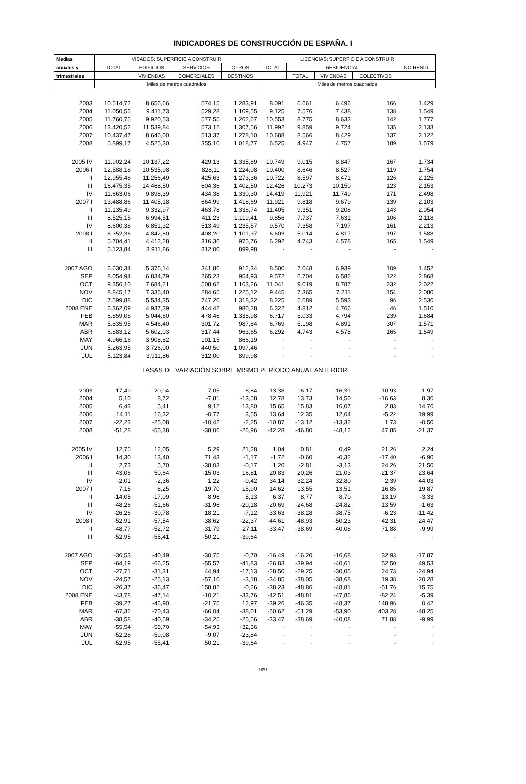INDICADORES DE CONSTRUCCIÓN DE ESPAÑA. I
| Medias | VISADOS: SUPERFICIE A CONSTRUIR | | | | LICENCIAS: SUPERFICIE A CONSTRUIR | | | | |
| --- | --- | --- | --- | --- | --- | --- | --- | --- | --- |
| anuales y | TOTAL | EDIFICIOS | SERVICIOS | OTROS | TOTAL | RESIDENCIAL | | | NO RESID. |
| trimestrales | | VIVIENDAS | COMERCIALES | DESTINOS | | TOTAL | VIVIENDAS | COLECTIVOS | |
| | Miles de metros cuadrados | | | | Miles de metros cuadrados | | | | |
| 2003 | 10.514,72 | 8.656,66 | 574,15 | 1.283,91 | 8.091 | 6.661 | 6.496 | 166 | 1.429 |
| 2004 | 11.050,56 | 9.411,73 | 529,28 | 1.109,55 | 9.125 | 7.576 | 7.438 | 138 | 1.549 |
| 2005 | 11.760,75 | 9.920,53 | 577,55 | 1.262,67 | 10.553 | 8.775 | 8.633 | 142 | 1.777 |
| 2006 | 13.420,52 | 11.539,84 | 573,12 | 1.307,56 | 11.992 | 9.859 | 9.724 | 135 | 2.133 |
| 2007 | 10.437,47 | 8.646,00 | 513,37 | 1.278,10 | 10.688 | 8.566 | 8.429 | 137 | 2.122 |
| 2008 | 5.899,17 | 4.525,30 | 355,10 | 1.018,77 | 6.525 | 4.947 | 4.757 | 189 | 1.579 |
| 2005 IV | 11.902,24 | 10.137,22 | 429,13 | 1.335,89 | 10.749 | 9.015 | 8.847 | 167 | 1.734 |
| 2006 I | 12.588,18 | 10.535,98 | 828,11 | 1.224,08 | 10.400 | 8.646 | 8.527 | 119 | 1.754 |
| II | 12.955,48 | 11.256,49 | 425,63 | 1.273,36 | 10.722 | 8.597 | 8.471 | 126 | 2.125 |
| III | 16.475,35 | 14.468,50 | 604,36 | 1.402,50 | 12.426 | 10.273 | 10.150 | 123 | 2.153 |
| IV | 11.663,06 | 9.898,39 | 434,38 | 1.330,30 | 14.419 | 11.921 | 11.749 | 171 | 2.498 |
| 2007 I | 13.488,86 | 11.405,18 | 664,99 | 1.418,69 | 11.921 | 9.818 | 9.679 | 139 | 2.103 |
| II | 11.135,49 | 9.332,97 | 463,78 | 1.338,74 | 11.405 | 9.351 | 9.208 | 143 | 2.054 |
| III | 8.525,15 | 6.994,51 | 411,23 | 1.119,41 | 9.856 | 7.737 | 7.631 | 106 | 2.118 |
| IV | 8.600,38 | 6.851,32 | 513,49 | 1.235,57 | 9.570 | 7.358 | 7.197 | 161 | 2.213 |
| 2008 I | 6.352,36 | 4.842,80 | 408,20 | 1.101,37 | 6.603 | 5.014 | 4.817 | 197 | 1.588 |
| II | 5.704,41 | 4.412,28 | 316,36 | 975,76 | 6.292 | 4.743 | 4.578 | 165 | 1.549 |
| III | 5.123,84 | 3.911,86 | 312,00 | 899,98 | - | - | - | - | - |
| 2007 AGO | 6.630,34 | 5.376,14 | 341,86 | 912,34 | 8.500 | 7.048 | 6.939 | 109 | 1.452 |
| SEP | 8.054,94 | 6.834,79 | 265,23 | 954,93 | 9.572 | 6.704 | 6.582 | 122 | 2.868 |
| OCT | 9.356,10 | 7.684,21 | 508,62 | 1.163,26 | 11.041 | 9.019 | 8.787 | 232 | 2.022 |
| NOV | 8.845,17 | 7.335,40 | 284,65 | 1.225,12 | 9.445 | 7.365 | 7.211 | 154 | 2.080 |
| DIC | 7.599,88 | 5.534,35 | 747,20 | 1.318,32 | 8.225 | 5.689 | 5.593 | 96 | 2.536 |
| 2008 ENE | 6.362,09 | 4.937,39 | 444,42 | 980,28 | 6.322 | 4.812 | 4.766 | 46 | 1.510 |
| FEB | 6.859,05 | 5.044,60 | 478,46 | 1.335,98 | 6.717 | 5.033 | 4.794 | 239 | 1.684 |
| MAR | 5.835,95 | 4.546,40 | 301,72 | 987,84 | 6.769 | 5.198 | 4.891 | 307 | 1.571 |
| ABR | 6.883,12 | 5.602,03 | 317,44 | 963,65 | 6.292 | 4.743 | 4.578 | 165 | 1.549 |
| MAY | 4.966,16 | 3.908,82 | 191,15 | 866,19 | - | - | - | - | - |
| JUN | 5.263,95 | 3.726,00 | 440,50 | 1.097,46 | - | - | - | - | - |
| JUL | 5.123,84 | 3.911,86 | 312,00 | 899,98 | - | - | - | - | - |
| TASAS DE VARIACIÓN SOBRE MISMO PERÍODO ANUAL ANTERIOR | | | | | | | | | |
| 2003 | 17,49 | 20,04 | 7,05 | 6,84 | 13,38 | 16,17 | 16,31 | 10,93 | 1,97 |
| 2004 | 5,10 | 8,72 | -7,81 | -13,58 | 12,78 | 13,73 | 14,50 | -16,63 | 8,36 |
| 2005 | 6,43 | 5,41 | 9,12 | 13,80 | 15,65 | 15,83 | 16,07 | 2,83 | 14,76 |
| 2006 | 14,11 | 16,32 | -0,77 | 3,55 | 13,64 | 12,35 | 12,64 | -5,22 | 19,99 |
| 2007 | -22,23 | -25,08 | -10,42 | -2,25 | -10,87 | -13,12 | -13,32 | 1,73 | -0,50 |
| 2008 | -51,28 | -55,38 | -38,06 | -26,96 | -42,28 | -46,80 | -48,12 | 47,85 | -21,37 |
| 2005 IV | 12,75 | 12,05 | 5,29 | 21,28 | 1,04 | 0,81 | 0,49 | 21,26 | 2,24 |
| 2006 I | 14,30 | 13,40 | 71,43 | -1,17 | -1,72 | -0,60 | -0,32 | -17,40 | -6,90 |
| II | 2,73 | 5,70 | -38,03 | -0,17 | 1,20 | -2,81 | -3,13 | 24,26 | 21,50 |
| III | 43,06 | 50,64 | -15,03 | 16,81 | 20,83 | 20,26 | 21,03 | -21,37 | 23,64 |
| IV | -2,01 | -2,36 | 1,22 | -0,42 | 34,14 | 32,24 | 32,80 | 2,39 | 44,03 |
| 2007 I | 7,15 | 8,25 | -19,70 | 15,90 | 14,62 | 13,55 | 13,51 | 16,85 | 19,87 |
| II | -14,05 | -17,09 | 8,96 | 5,13 | 6,37 | 8,77 | 8,70 | 13,19 | -3,33 |
| III | -48,26 | -51,66 | -31,96 | -20,18 | -20,69 | -24,68 | -24,82 | -13,59 | -1,63 |
| IV | -26,26 | -30,78 | 18,21 | -7,12 | -33,63 | -38,28 | -38,75 | -6,23 | -11,42 |
| 2008 I | -52,91 | -57,54 | -38,62 | -22,37 | -44,61 | -48,93 | -50,23 | 42,31 | -24,47 |
| II | -48,77 | -52,72 | -31,79 | -27,11 | -33,47 | -38,69 | -40,08 | 71,88 | -9,99 |
| III | -52,95 | -55,41 | -50,21 | -39,64 | - | - | - | - | - |
| 2007 AGO | -36,53 | -40,49 | -30,75 | -0,70 | -16,49 | -16,20 | -16,68 | 32,93 | -17,87 |
| SEP | -64,19 | -66,25 | -55,57 | -41,83 | -26,83 | -39,94 | -40,61 | 52,50 | 49,53 |
| OCT | -27,71 | -31,31 | 44,94 | -17,13 | -28,50 | -29,25 | -30,05 | 24,73 | -24,94 |
| NOV | -24,57 | -25,13 | -57,10 | -3,18 | -34,85 | -38,05 | -38,68 | 19,38 | -20,28 |
| DIC | -26,37 | -36,47 | 158,82 | -0,26 | -38,23 | -48,86 | -48,81 | -51,76 | 15,75 |
| 2008 ENE | -43,78 | -47,14 | -10,21 | -33,76 | -42,51 | -48,81 | -47,86 | -82,24 | -5,39 |
| FEB | -39,27 | -46,90 | -21,75 | 12,97 | -39,26 | -46,35 | -48,37 | 148,96 | 0,42 |
| MAR | -67,32 | -70,43 | -66,04 | -38,01 | -50,62 | -51,29 | -53,90 | 403,28 | -48,25 |
| ABR | -38,58 | -40,59 | -34,25 | -25,56 | -33,47 | -38,69 | -40,08 | 71,88 | -9,99 |
| MAY | -55,54 | -58,70 | -54,93 | -32,36 | - | - | - | - | - |
| JUN | -52,28 | -59,08 | -9,07 | -23,84 | - | - | - | - | - |
| JUL | -52,95 | -55,41 | -50,21 | -39,64 | - | - | - | - | - |
929